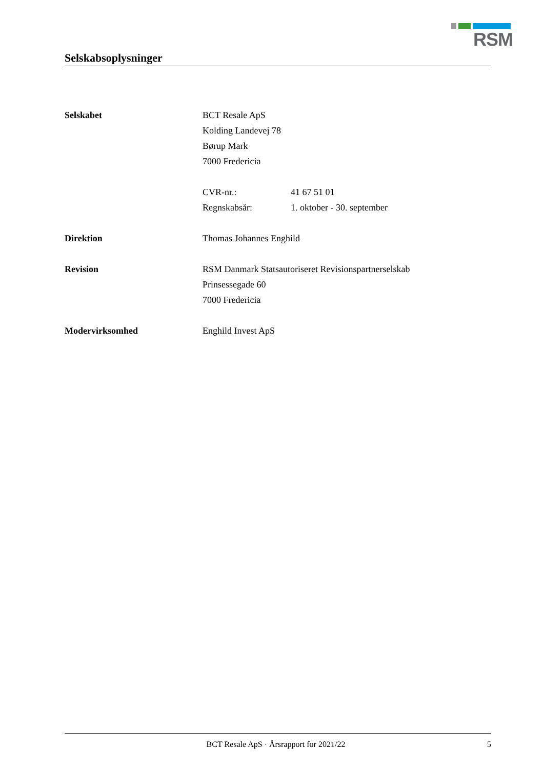RSM
Selskabsoplysninger
Selskabet BCT Resale ApS
Kolding Landevej 78
Børup Mark
7000 Fredericia
CVR-nr.: 41 67 51 01
Regnskabsår: 1. oktober - 30. september
Direktion Thomas Johannes Enghild
Revision RSM Danmark Statsautoriseret Revisionspartnerselskab
Prinsessegade 60
7000 Fredericia
Modervirksomhed Enghild Invest ApS
BCT Resale ApS · Årsrapport for 2021/22
5